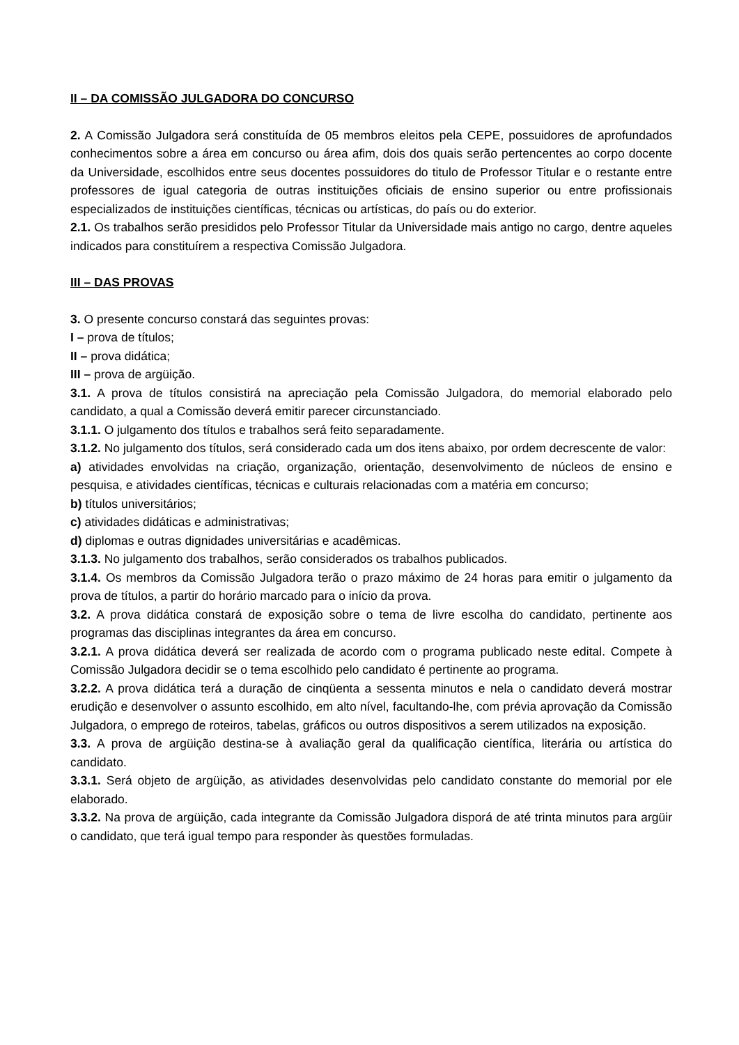II – DA COMISSÃO JULGADORA DO CONCURSO
2. A Comissão Julgadora será constituída de 05 membros eleitos pela CEPE, possuidores de aprofundados conhecimentos sobre a área em concurso ou área afim, dois dos quais serão pertencentes ao corpo docente da Universidade, escolhidos entre seus docentes possuidores do titulo de Professor Titular e o restante entre professores de igual categoria de outras instituições oficiais de ensino superior ou entre profissionais especializados de instituições científicas, técnicas ou artísticas, do país ou do exterior.
2.1. Os trabalhos serão presididos pelo Professor Titular da Universidade mais antigo no cargo, dentre aqueles indicados para constituírem a respectiva Comissão Julgadora.
III – DAS PROVAS
3. O presente concurso constará das seguintes provas:
I – prova de títulos;
II – prova didática;
III – prova de argüição.
3.1. A prova de títulos consistirá na apreciação pela Comissão Julgadora, do memorial elaborado pelo candidato, a qual a Comissão deverá emitir parecer circunstanciado.
3.1.1. O julgamento dos títulos e trabalhos será feito separadamente.
3.1.2. No julgamento dos títulos, será considerado cada um dos itens abaixo, por ordem decrescente de valor:
a) atividades envolvidas na criação, organização, orientação, desenvolvimento de núcleos de ensino e pesquisa, e atividades científicas, técnicas e culturais relacionadas com a matéria em concurso;
b) títulos universitários;
c) atividades didáticas e administrativas;
d) diplomas e outras dignidades universitárias e acadêmicas.
3.1.3. No julgamento dos trabalhos, serão considerados os trabalhos publicados.
3.1.4. Os membros da Comissão Julgadora terão o prazo máximo de 24 horas para emitir o julgamento da prova de títulos, a partir do horário marcado para o início da prova.
3.2. A prova didática constará de exposição sobre o tema de livre escolha do candidato, pertinente aos programas das disciplinas integrantes da área em concurso.
3.2.1. A prova didática deverá ser realizada de acordo com o programa publicado neste edital. Compete à Comissão Julgadora decidir se o tema escolhido pelo candidato é pertinente ao programa.
3.2.2. A prova didática terá a duração de cinqüenta a sessenta minutos e nela o candidato deverá mostrar erudição e desenvolver o assunto escolhido, em alto nível, facultando-lhe, com prévia aprovação da Comissão Julgadora, o emprego de roteiros, tabelas, gráficos ou outros dispositivos a serem utilizados na exposição.
3.3. A prova de argüição destina-se à avaliação geral da qualificação científica, literária ou artística do candidato.
3.3.1. Será objeto de argüição, as atividades desenvolvidas pelo candidato constante do memorial por ele elaborado.
3.3.2. Na prova de argüição, cada integrante da Comissão Julgadora disporá de até trinta minutos para argüir o candidato, que terá igual tempo para responder às questões formuladas.